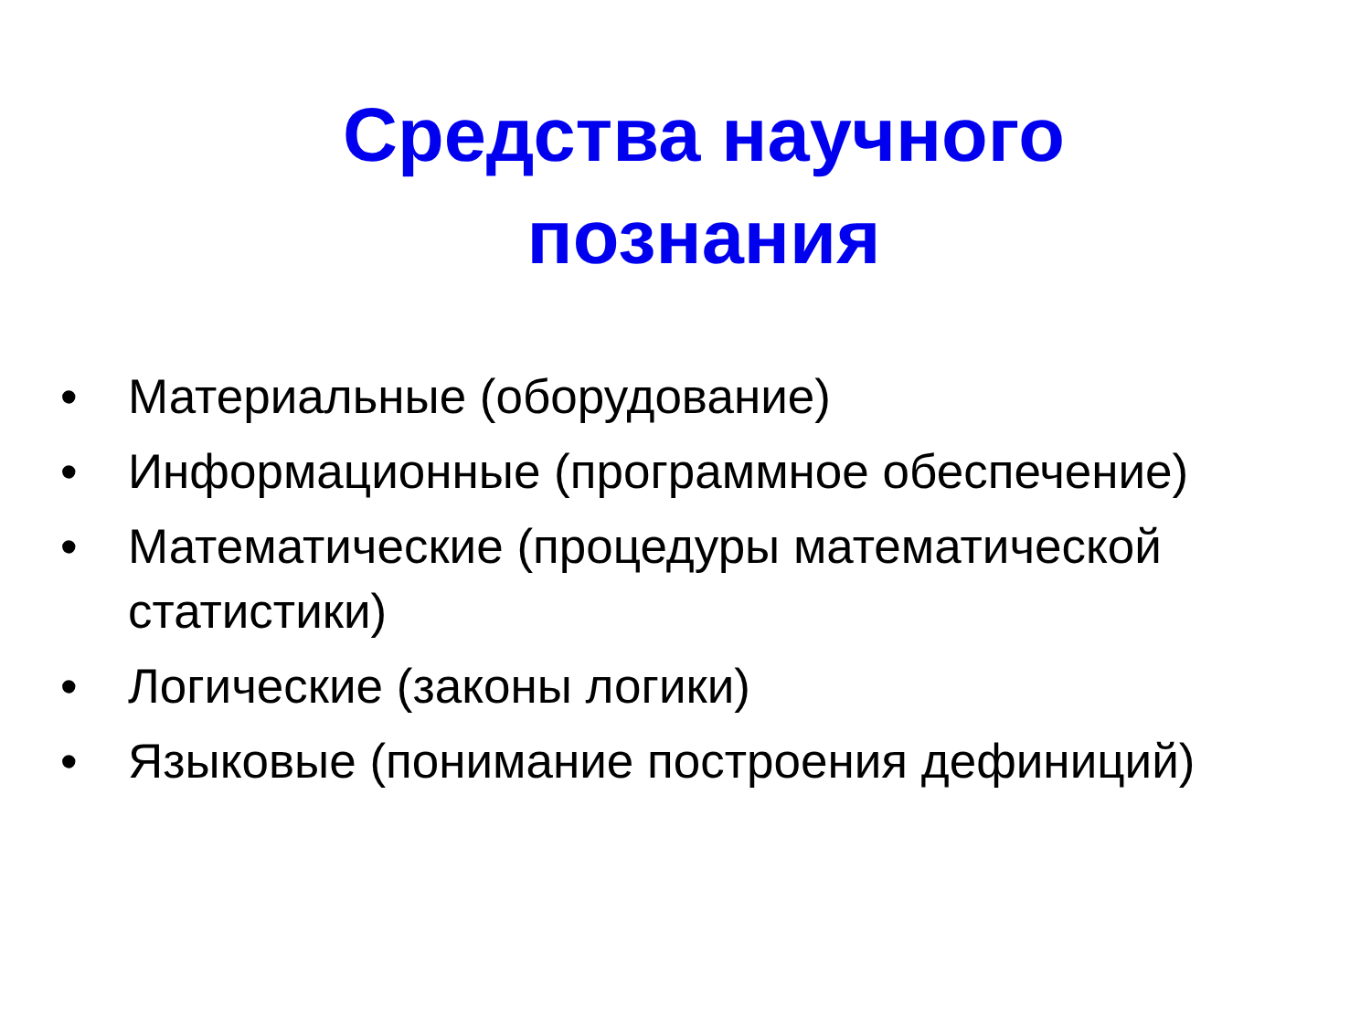Средства научного
познания
• Материальные (оборудование)
• Информационные (программное обеспечение)
• Математические (процедуры математической статистики)
• Логические (законы логики)
• Языковые (понимание построения дефиниций)